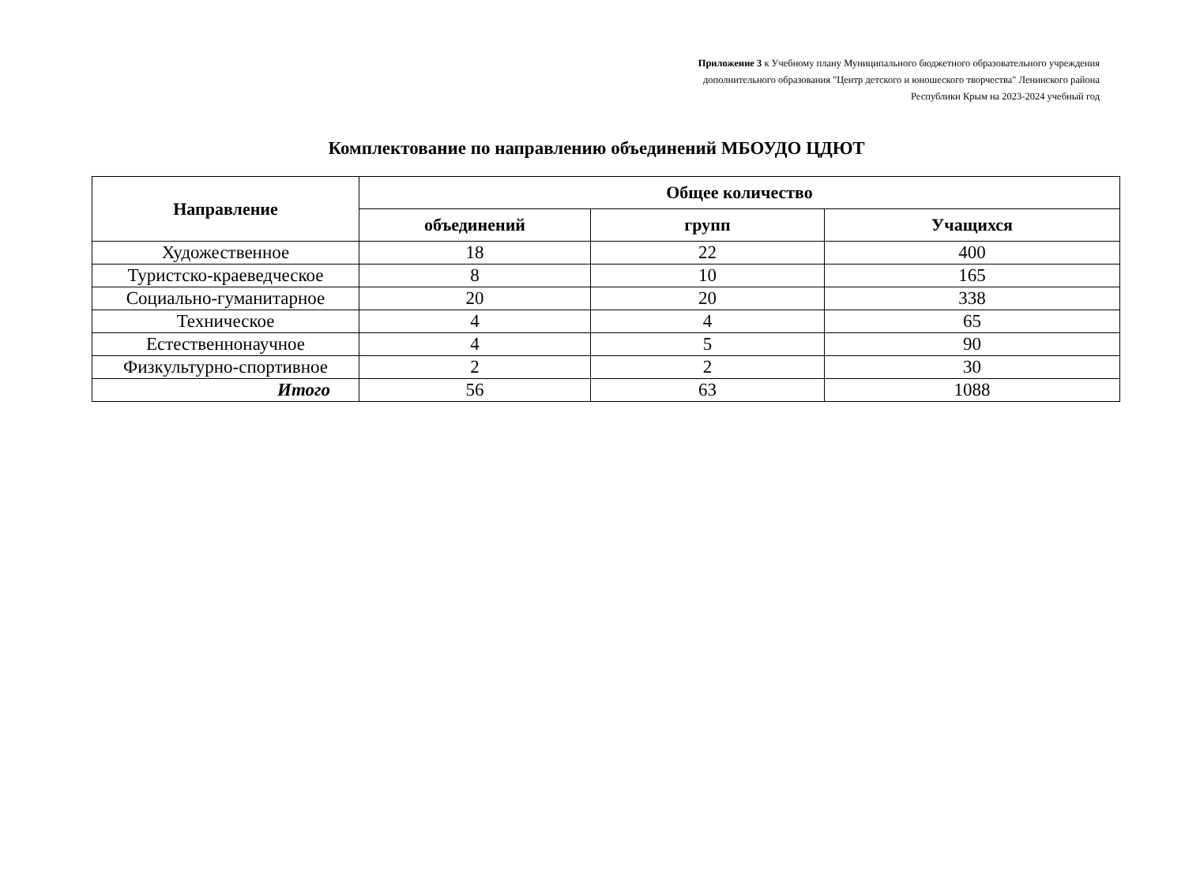Приложение 3 к Учебному плану Муниципального бюджетного образовательного учреждения
дополнительного образования "Центр детского и юношеского творчества" Ленинского района
Республики Крым на 2023-2024 учебный год
Комплектование по направлению объединений МБОУДО ЦДЮТ
| Направление | Общее количество | | |
| --- | --- | --- | --- |
| | объединений | групп | Учащихся |
| Художественное | 18 | 22 | 400 |
| Туристско-краеведческое | 8 | 10 | 165 |
| Социально-гуманитарное | 20 | 20 | 338 |
| Техническое | 4 | 4 | 65 |
| Естественнонаучное | 4 | 5 | 90 |
| Физкультурно-спортивное | 2 | 2 | 30 |
| Итого | 56 | 63 | 1088 |